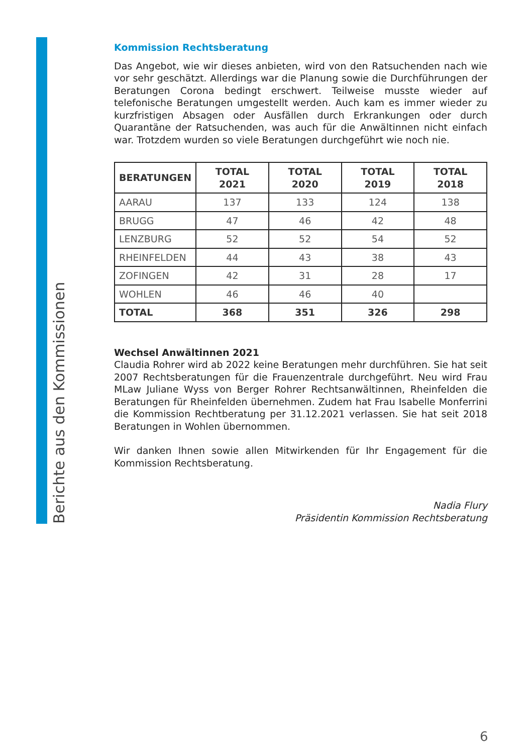Berichte aus den Kommissionen
Kommission Rechtsberatung
Das Angebot, wie wir dieses anbieten, wird von den Ratsuchenden nach wie vor sehr geschätzt. Allerdings war die Planung sowie die Durchführungen der Beratungen Corona bedingt erschwert. Teilweise musste wieder auf telefonische Beratungen umgestellt werden. Auch kam es immer wieder zu kurzfristigen Absagen oder Ausfällen durch Erkrankungen oder durch Quarantäne der Ratsuchenden, was auch für die Anwältinnen nicht einfach war. Trotzdem wurden so viele Beratungen durchgeführt wie noch nie.
| BERATUNGEN | TOTAL 2021 | TOTAL 2020 | TOTAL 2019 | TOTAL 2018 |
| --- | --- | --- | --- | --- |
| AARAU | 137 | 133 | 124 | 138 |
| BRUGG | 47 | 46 | 42 | 48 |
| LENZBURG | 52 | 52 | 54 | 52 |
| RHEINFELDEN | 44 | 43 | 38 | 43 |
| ZOFINGEN | 42 | 31 | 28 | 17 |
| WOHLEN | 46 | 46 | 40 | |
| TOTAL | 368 | 351 | 326 | 298 |
Wechsel Anwältinnen 2021
Claudia Rohrer wird ab 2022 keine Beratungen mehr durchführen. Sie hat seit 2007 Rechtsberatungen für die Frauenzentrale durchgeführt. Neu wird Frau MLaw Juliane Wyss von Berger Rohrer Rechtsanwältinnen, Rheinfelden die Beratungen für Rheinfelden übernehmen. Zudem hat Frau Isabelle Monferrini die Kommission Rechtberatung per 31.12.2021 verlassen. Sie hat seit 2018 Beratungen in Wohlen übernommen.
Wir danken Ihnen sowie allen Mitwirkenden für Ihr Engagement für die Kommission Rechtsberatung.
Nadia Flury
Präsidentin Kommission Rechtsberatung
6